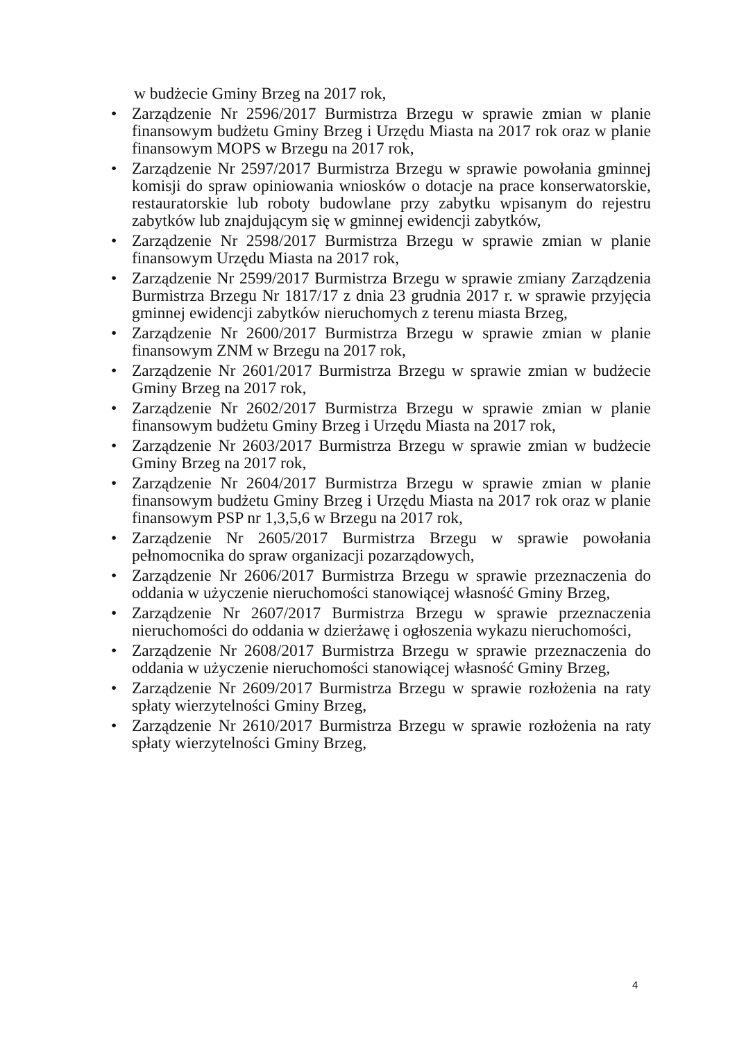w budżecie Gminy Brzeg na 2017 rok,
• Zarządzenie Nr 2596/2017 Burmistrza Brzegu w sprawie zmian w planie finansowym budżetu Gminy Brzeg i Urzędu Miasta na 2017 rok oraz w planie finansowym MOPS w Brzegu na 2017 rok,
• Zarządzenie Nr 2597/2017 Burmistrza Brzegu w sprawie powołania gminnej komisji do spraw opiniowania wniosków o dotacje na prace konserwatorskie, restauratorskie lub roboty budowlane przy zabytku wpisanym do rejestru zabytków lub znajdującym się w gminnej ewidencji zabytków,
• Zarządzenie Nr 2598/2017 Burmistrza Brzegu w sprawie zmian w planie finansowym Urzędu Miasta na 2017 rok,
• Zarządzenie Nr 2599/2017 Burmistrza Brzegu w sprawie zmiany Zarządzenia Burmistrza Brzegu Nr 1817/17 z dnia 23 grudnia 2017 r. w sprawie przyjęcia gminnej ewidencji zabytków nieruchomych z terenu miasta Brzeg,
• Zarządzenie Nr 2600/2017 Burmistrza Brzegu w sprawie zmian w planie finansowym ZNM w Brzegu na 2017 rok,
• Zarządzenie Nr 2601/2017 Burmistrza Brzegu w sprawie zmian w budżecie Gminy Brzeg na 2017 rok,
• Zarządzenie Nr 2602/2017 Burmistrza Brzegu w sprawie zmian w planie finansowym budżetu Gminy Brzeg i Urzędu Miasta na 2017 rok,
• Zarządzenie Nr 2603/2017 Burmistrza Brzegu w sprawie zmian w budżecie Gminy Brzeg na 2017 rok,
• Zarządzenie Nr 2604/2017 Burmistrza Brzegu w sprawie zmian w planie finansowym budżetu Gminy Brzeg i Urzędu Miasta na 2017 rok oraz w planie finansowym PSP nr 1,3,5,6 w Brzegu na 2017 rok,
• Zarządzenie Nr 2605/2017 Burmistrza Brzegu w sprawie powołania pełnomocnika do spraw organizacji pozarządowych,
• Zarządzenie Nr 2606/2017 Burmistrza Brzegu w sprawie przeznaczenia do oddania w użyczenie nieruchomości stanowiącej własność Gminy Brzeg,
• Zarządzenie Nr 2607/2017 Burmistrza Brzegu w sprawie przeznaczenia nieruchomości do oddania w dzierżawę i ogłoszenia wykazu nieruchomości,
• Zarządzenie Nr 2608/2017 Burmistrza Brzegu w sprawie przeznaczenia do oddania w użyczenie nieruchomości stanowiącej własność Gminy Brzeg,
• Zarządzenie Nr 2609/2017 Burmistrza Brzegu w sprawie rozłożenia na raty spłaty wierzytelności Gminy Brzeg,
• Zarządzenie Nr 2610/2017 Burmistrza Brzegu w sprawie rozłożenia na raty spłaty wierzytelności Gminy Brzeg,
4